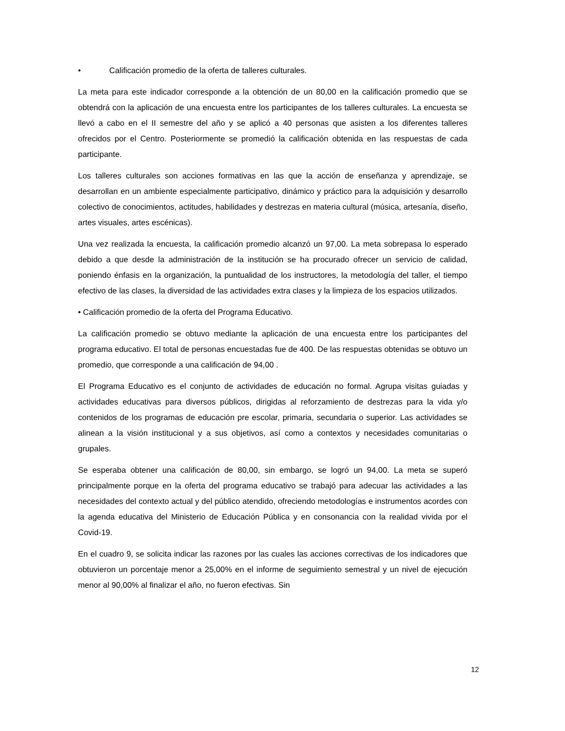• Calificación promedio de la oferta de talleres culturales.
La meta para este indicador corresponde a la obtención de un 80,00 en la calificación promedio que se obtendrá con la aplicación de una encuesta entre los participantes de los talleres culturales. La encuesta se llevó a cabo en el II semestre del año y se aplicó a 40 personas que asisten a los diferentes talleres ofrecidos por el Centro. Posteriormente se promedió la calificación obtenida en las respuestas de cada participante.
Los talleres culturales son acciones formativas en las que la acción de enseñanza y aprendizaje, se desarrollan en un ambiente especialmente participativo, dinámico y práctico para la adquisición y desarrollo colectivo de conocimientos, actitudes, habilidades y destrezas en materia cultural (música, artesanía, diseño, artes visuales, artes escénicas).
Una vez realizada la encuesta, la calificación promedio alcanzó un 97,00. La meta sobrepasa lo esperado debido a que desde la administración de la institución se ha procurado ofrecer un servicio de calidad, poniendo énfasis en la organización, la puntualidad de los instructores, la metodología del taller, el tiempo efectivo de las clases, la diversidad de las actividades extra clases y la limpieza de los espacios utilizados.
• Calificación promedio de la oferta del Programa Educativo.
La calificación promedio se obtuvo mediante la aplicación de una encuesta entre los participantes del programa educativo. El total de personas encuestadas fue de 400. De las respuestas obtenidas se obtuvo un promedio, que corresponde a una calificación de 94,00 .
El Programa Educativo es el conjunto de actividades de educación no formal. Agrupa visitas guiadas y actividades educativas para diversos públicos, dirigidas al reforzamiento de destrezas para la vida y/o contenidos de los programas de educación pre escolar, primaria, secundaria o superior. Las actividades se alinean a la visión institucional y a sus objetivos, así como a contextos y necesidades comunitarias o grupales.
Se esperaba obtener una calificación de 80,00, sin embargo, se logró un 94,00. La meta se superó principalmente porque en la oferta del programa educativo se trabajó para adecuar las actividades a las necesidades del contexto actual y del público atendido, ofreciendo metodologías e instrumentos acordes con la agenda educativa del Ministerio de Educación Pública y en consonancia con la realidad vivida por el Covid-19.
En el cuadro 9, se solicita indicar las razones por las cuales las acciones correctivas de los indicadores que obtuvieron un porcentaje menor a 25,00% en el informe de seguimiento semestral y un nivel de ejecución menor al 90,00% al finalizar el año, no fueron efectivas. Sin
12